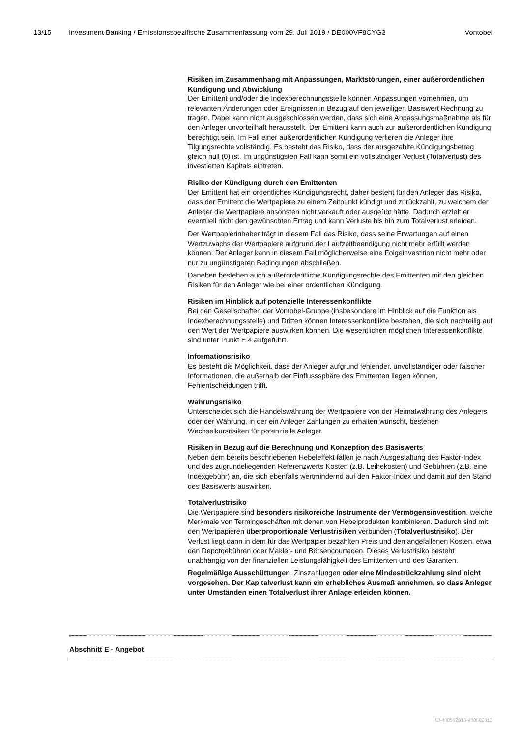13/15 Investment Banking / Emissionsspezifische Zusammenfassung vom 29. Juli 2019 / DE000VF8CYG3 Vontobel
Risiken im Zusammenhang mit Anpassungen, Marktstörungen, einer außerordentlichen Kündigung und Abwicklung
Der Emittent und/oder die Indexberechnungsstelle können Anpassungen vornehmen, um relevanten Änderungen oder Ereignissen in Bezug auf den jeweiligen Basiswert Rechnung zu tragen. Dabei kann nicht ausgeschlossen werden, dass sich eine Anpassungsmaßnahme als für den Anleger unvorteilhaft herausstellt. Der Emittent kann auch zur außerordentlichen Kündigung berechtigt sein. Im Fall einer außerordentlichen Kündigung verlieren die Anleger ihre Tilgungsrechte vollständig. Es besteht das Risiko, dass der ausgezahlte Kündigungsbetrag gleich null (0) ist. Im ungünstigsten Fall kann somit ein vollständiger Verlust (Totalverlust) des investierten Kapitals eintreten.
Risiko der Kündigung durch den Emittenten
Der Emittent hat ein ordentliches Kündigungsrecht, daher besteht für den Anleger das Risiko, dass der Emittent die Wertpapiere zu einem Zeitpunkt kündigt und zurückzahlt, zu welchem der Anleger die Wertpapiere ansonsten nicht verkauft oder ausgeübt hätte. Dadurch erzielt er eventuell nicht den gewünschten Ertrag und kann Verluste bis hin zum Totalverlust erleiden.
Der Wertpapierinhaber trägt in diesem Fall das Risiko, dass seine Erwartungen auf einen Wertzuwachs der Wertpapiere aufgrund der Laufzeitbeendigung nicht mehr erfüllt werden können. Der Anleger kann in diesem Fall möglicherweise eine Folgeinvestition nicht mehr oder nur zu ungünstigeren Bedingungen abschließen.
Daneben bestehen auch außerordentliche Kündigungsrechte des Emittenten mit den gleichen Risiken für den Anleger wie bei einer ordentlichen Kündigung.
Risiken im Hinblick auf potenzielle Interessenkonflikte
Bei den Gesellschaften der Vontobel-Gruppe (insbesondere im Hinblick auf die Funktion als Indexberechnungsstelle) und Dritten können Interessenkonflikte bestehen, die sich nachteilig auf den Wert der Wertpapiere auswirken können. Die wesentlichen möglichen Interessenkonflikte sind unter Punkt E.4 aufgeführt.
Informationsrisiko
Es besteht die Möglichkeit, dass der Anleger aufgrund fehlender, unvollständiger oder falscher Informationen, die außerhalb der Einflusssphäre des Emittenten liegen können, Fehlentscheidungen trifft.
Währungsrisiko
Unterscheidet sich die Handelswährung der Wertpapiere von der Heimatwährung des Anlegers oder der Währung, in der ein Anleger Zahlungen zu erhalten wünscht, bestehen Wechselkursrisiken für potenzielle Anleger.
Risiken in Bezug auf die Berechnung und Konzeption des Basiswerts
Neben dem bereits beschriebenen Hebeleffekt fallen je nach Ausgestaltung des Faktor-Index und des zugrundeliegenden Referenzwerts Kosten (z.B. Leihekosten) und Gebühren (z.B. eine Indexgebühr) an, die sich ebenfalls wertmindernd auf den Faktor-Index und damit auf den Stand des Basiswerts auswirken.
Totalverlustrisiko
Die Wertpapiere sind besonders risikoreiche Instrumente der Vermögensinvestition, welche Merkmale von Termingeschäften mit denen von Hebelprodukten kombinieren. Dadurch sind mit den Wertpapieren überproportionale Verlustrisiken verbunden (Totalverlustrisiko). Der Verlust liegt dann in dem für das Wertpapier bezahlten Preis und den angefallenen Kosten, etwa den Depotgebühren oder Makler- und Börsencourtagen. Dieses Verlustrisiko besteht unabhängig von der finanziellen Leistungsfähigkeit des Emittenten und des Garanten.
Regelmäßige Ausschüttungen, Zinszahlungen oder eine Mindestrückzahlung sind nicht vorgesehen. Der Kapitalverlust kann ein erhebliches Ausmaß annehmen, so dass Anleger unter Umständen einen Totalverlust ihrer Anlage erleiden können.
Abschnitt E - Angebot
ID-480582613-480582613